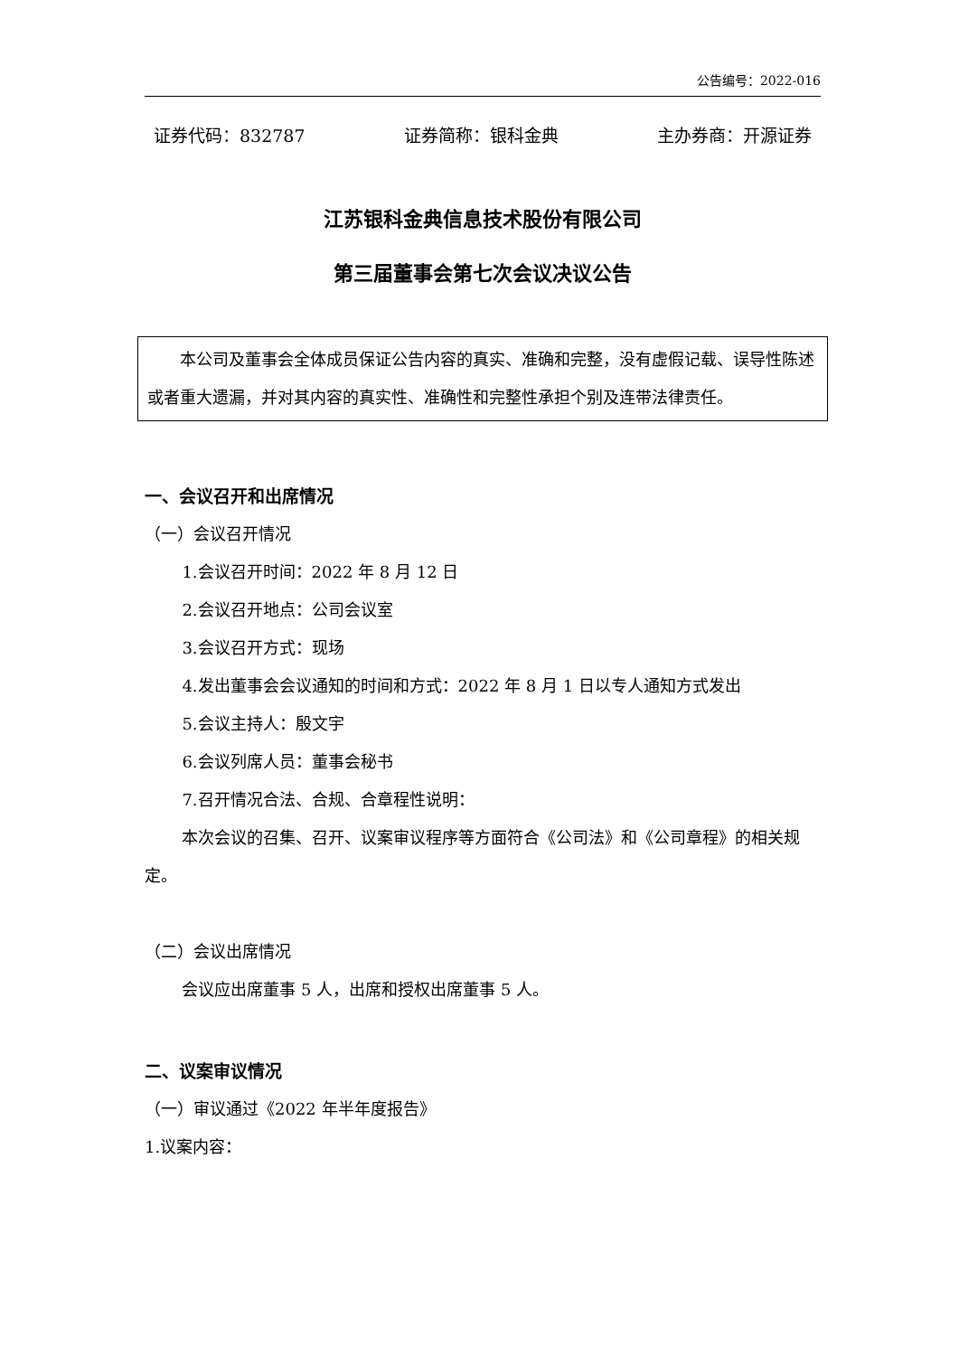公告编号：2022-016
证券代码：832787 证券简称：银科金典 主办券商：开源证券
江苏银科金典信息技术股份有限公司
第三届董事会第七次会议决议公告
本公司及董事会全体成员保证公告内容的真实、准确和完整，没有虚假记载、误导性陈述或者重大遗漏，并对其内容的真实性、准确性和完整性承担个别及连带法律责任。
一、会议召开和出席情况
（一）会议召开情况
1.会议召开时间：2022 年 8 月 12 日
2.会议召开地点：公司会议室
3.会议召开方式：现场
4.发出董事会会议通知的时间和方式：2022 年 8 月 1 日以专人通知方式发出
5.会议主持人：殷文宇
6.会议列席人员：董事会秘书
7.召开情况合法、合规、合章程性说明：
本次会议的召集、召开、议案审议程序等方面符合《公司法》和《公司章程》的相关规定。
（二）会议出席情况
会议应出席董事 5 人，出席和授权出席董事 5 人。
二、议案审议情况
（一）审议通过《2022 年半年度报告》
1.议案内容：